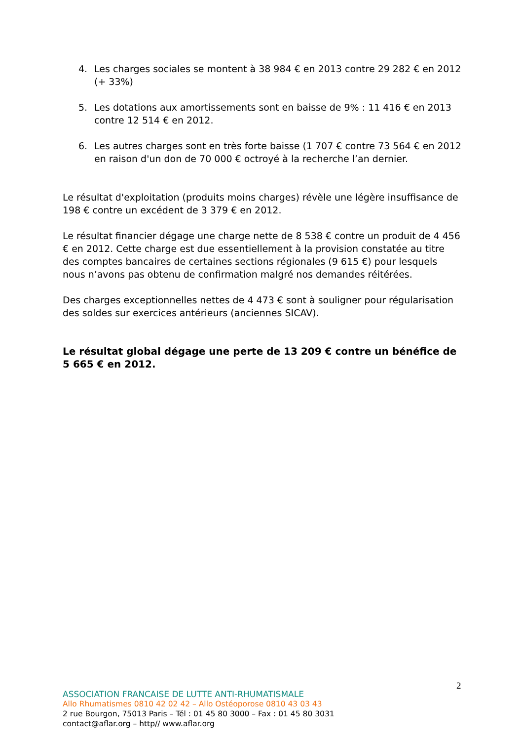4. Les charges sociales se montent à 38 984 € en 2013 contre 29 282 € en 2012 (+ 33%)
5. Les dotations aux amortissements sont en baisse de 9% : 11 416 € en 2013 contre 12 514 € en 2012.
6. Les autres charges sont en très forte baisse (1 707 € contre 73 564 € en 2012 en raison d'un don de 70 000 € octroyé à la recherche l’an dernier.
Le résultat d'exploitation (produits moins charges) révèle une légère insuffisance de 198 € contre un excédent de 3 379 € en 2012.
Le résultat financier dégage une charge nette de 8 538 € contre un produit de 4 456 € en 2012. Cette charge est due essentiellement à la provision constatée au titre des comptes bancaires de certaines sections régionales (9 615 €) pour lesquels nous n’avons pas obtenu de confirmation malgré nos demandes réitérées.
Des charges exceptionnelles nettes de 4 473 € sont à souligner pour régularisation des soldes sur exercices antérieurs (anciennes SICAV).
Le résultat global dégage une perte de 13 209 € contre un bénéfice de 5 665 € en 2012.
2
ASSOCIATION FRANCAISE DE LUTTE ANTI-RHUMATISMALE
Allo Rhumatismes 0810 42 02 42 – Allo Ostéoporose 0810 43 03 43
2 rue Bourgon, 75013 Paris – Tél : 01 45 80 3000 – Fax : 01 45 80 3031
contact@aflar.org – http// www.aflar.org